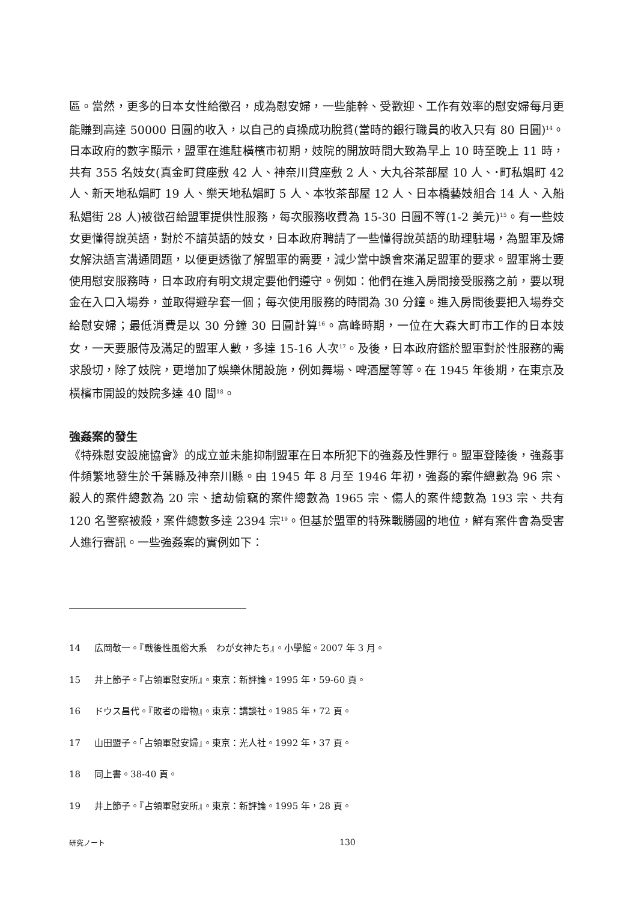區。當然，更多的日本女性給徵召，成為慰安婦，一些能幹、受歡迎、工作有效率的慰安婦每月更能賺到高達 50000 日圓的收入，以自己的貞操成功脫貧(當時的銀行職員的收入只有 80 日圓)<sup>14</sup>。 日本政府的數字顯示，盟軍在進駐橫檳市初期，妓院的開放時間大致為早上 10 時至晚上 11 時，共有 355 名妓女(真金町貸座敷 42 人、神奈川貸座敷 2 人、大丸谷茶部屋 10 人、･町私娼町 42 人、新天地私娼町 19 人、樂天地私娼町 5 人、本牧茶部屋 12 人、日本橋藝妓組合 14 人、入船私娼街 28 人)被徵召給盟軍提供性服務，每次服務收費為 15-30 日圓不等(1-2 美元)<sup>15</sup>。有一些妓女更懂得說英語，對於不諳英語的妓女，日本政府聘請了一些懂得說英語的助理駐場，為盟軍及婦女解決語言溝通問題，以便更透徹了解盟軍的需要，減少當中誤會來滿足盟軍的要求。盟軍將士要使用慰安服務時，日本政府有明文規定要他們遵守。例如：他們在進入房間接受服務之前，要以現金在入口入場券，並取得避孕套一個；每次使用服務的時間為 30 分鐘。進入房間後要把入場券交給慰安婦；最低消費是以 30 分鐘 30 日圓計算<sup>16</sup>。高峰時期，一位在大森大町市工作的日本妓女，一天要服侍及滿足的盟軍人數，多達 15-16 人次<sup>17</sup>。及後，日本政府鑑於盟軍對於性服務的需求殷切，除了妓院，更增加了娛樂休閒設施，例如舞場、啤酒屋等等。在 1945 年後期，在東京及橫檳市開設的妓院多達 40 間<sup>18</sup>。
強姦案的發生
《特殊慰安設施協會》的成立並未能抑制盟軍在日本所犯下的強姦及性罪行。盟軍登陸後，強姦事件頻繁地發生於千葉縣及神奈川縣。由 1945 年 8 月至 1946 年初，強姦的案件總數為 96 宗、殺人的案件總數為 20 宗、搶劫偷竊的案件總數為 1965 宗、傷人的案件總數為 193 宗、共有 120 名警察被殺，案件總數多達 2394 宗<sup>19</sup>。但基於盟軍的特殊戰勝國的地位，鮮有案件會為受害人進行審訊。一些強姦案的實例如下：
14 広岡敬一。『戰後性風俗大系　わが女神たち』。小學館。2007 年 3 月。
15 井上節子。『占領軍慰安所』。東京：新評論。1995 年，59-60 頁。
16 ドウス昌代。『敗者の贈物』。東京：講談社。1985 年，72 頁。
17 山田盟子。「占領軍慰安婦」。東京：光人社。1992 年，37 頁。
18 同上書。38-40 頁。
19 井上節子。『占領軍慰安所』。東京：新評論。1995 年，28 頁。
研究ノート 130